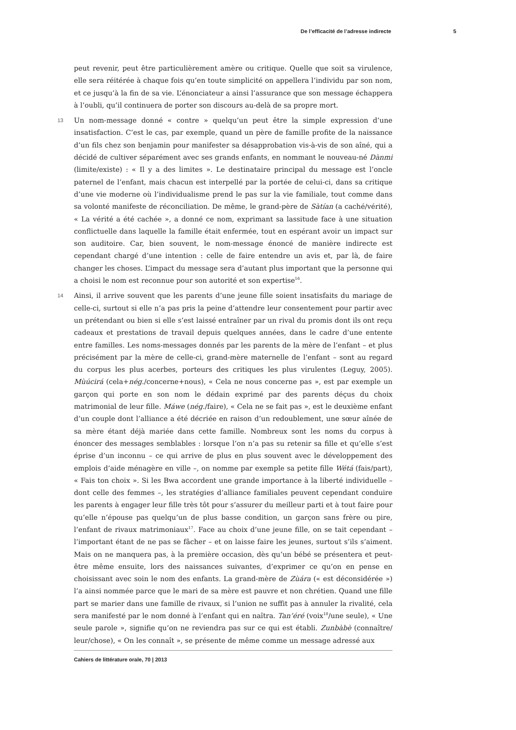De l’efficacité de l’adresse indirecte 5
peut revenir, peut être particulièrement amère ou critique. Quelle que soit sa virulence, elle sera réitérée à chaque fois qu’en toute simplicité on appellera l’individu par son nom, et ce jusqu’à la fin de sa vie. L’énonciateur a ainsi l’assurance que son message échappera à l’oubli, qu’il continuera de porter son discours au-delà de sa propre mort.
13 Un nom-message donné « contre » quelqu’un peut être la simple expression d’une insatisfaction. C’est le cas, par exemple, quand un père de famille profite de la naissance d’un fils chez son benjamin pour manifester sa désapprobation vis-à-vis de son aîné, qui a décidé de cultiver séparément avec ses grands enfants, en nommant le nouveau-né Dànmi (limite/existe) : « Il y a des limites ». Le destinataire principal du message est l’oncle paternel de l’enfant, mais chacun est interpellé par la portée de celui-ci, dans sa critique d’une vie moderne où l’individualisme prend le pas sur la vie familiale, tout comme dans sa volonté manifeste de réconciliation. De même, le grand-père de Sàtían (a caché/vérité), « La vérité a été cachée », a donné ce nom, exprimant sa lassitude face à une situation conflictuelle dans laquelle la famille était enfermée, tout en espérant avoir un impact sur son auditoire. Car, bien souvent, le nom-message énoncé de manière indirecte est cependant chargé d’une intention : celle de faire entendre un avis et, par là, de faire changer les choses. L’impact du message sera d’autant plus important que la personne qui a choisi le nom est reconnue pour son autorité et son expertise<sup>16</sup>.
14 Ainsi, il arrive souvent que les parents d’une jeune fille soient insatisfaits du mariage de celle-ci, surtout si elle n’a pas pris la peine d’attendre leur consentement pour partir avec un prétendant ou bien si elle s’est laissé entraîner par un rival du promis dont ils ont reçu cadeaux et prestations de travail depuis quelques années, dans le cadre d’une entente entre familles. Les noms-messages donnés par les parents de la mère de l’enfant – et plus précisément par la mère de celle-ci, grand-mère maternelle de l’enfant – sont au regard du corpus les plus acerbes, porteurs des critiques les plus virulentes (Leguy, 2005). Mùúcirá (cela+nég./concerne+nous), « Cela ne nous concerne pas », est par exemple un garçon qui porte en son nom le dédain exprimé par des parents déçus du choix matrimonial de leur fille. Máwe (nég./faire), « Cela ne se fait pas », est le deuxième enfant d’un couple dont l’alliance a été décriée en raison d’un redoublement, une sœur aînée de sa mère étant déjà mariée dans cette famille. Nombreux sont les noms du corpus à énoncer des messages semblables : lorsque l’on n’a pas su retenir sa fille et qu’elle s’est éprise d’un inconnu – ce qui arrive de plus en plus souvent avec le développement des emplois d’aide ménagère en ville –, on nomme par exemple sa petite fille Wétá (fais/part), « Fais ton choix ». Si les Bwa accordent une grande importance à la liberté individuelle – dont celle des femmes –, les stratégies d’alliance familiales peuvent cependant conduire les parents à engager leur fille très tôt pour s’assurer du meilleur parti et à tout faire pour qu’elle n’épouse pas quelqu’un de plus basse condition, un garçon sans frère ou pire, l’enfant de rivaux matrimoniaux<sup>17</sup>. Face au choix d’une jeune fille, on se tait cependant – l’important étant de ne pas se fâcher – et on laisse faire les jeunes, surtout s’ils s’aiment. Mais on ne manquera pas, à la première occasion, dès qu’un bébé se présentera et peut-être même ensuite, lors des naissances suivantes, d’exprimer ce qu’on en pense en choisissant avec soin le nom des enfants. La grand-mère de Zùára (« est déconsidérée ») l’a ainsi nommée parce que le mari de sa mère est pauvre et non chrétien. Quand une fille part se marier dans une famille de rivaux, si l’union ne suffit pas à annuler la rivalité, cela sera manifesté par le nom donné à l’enfant qui en naîtra. Tan’éré (voix<sup>18</sup>/une seule), « Une seule parole », signifie qu’on ne reviendra pas sur ce qui est établi. Zunbàbè (connaître/ leur/chose), « On les connaît », se présente de même comme un message adressé aux
Cahiers de littérature orale, 70 | 2013